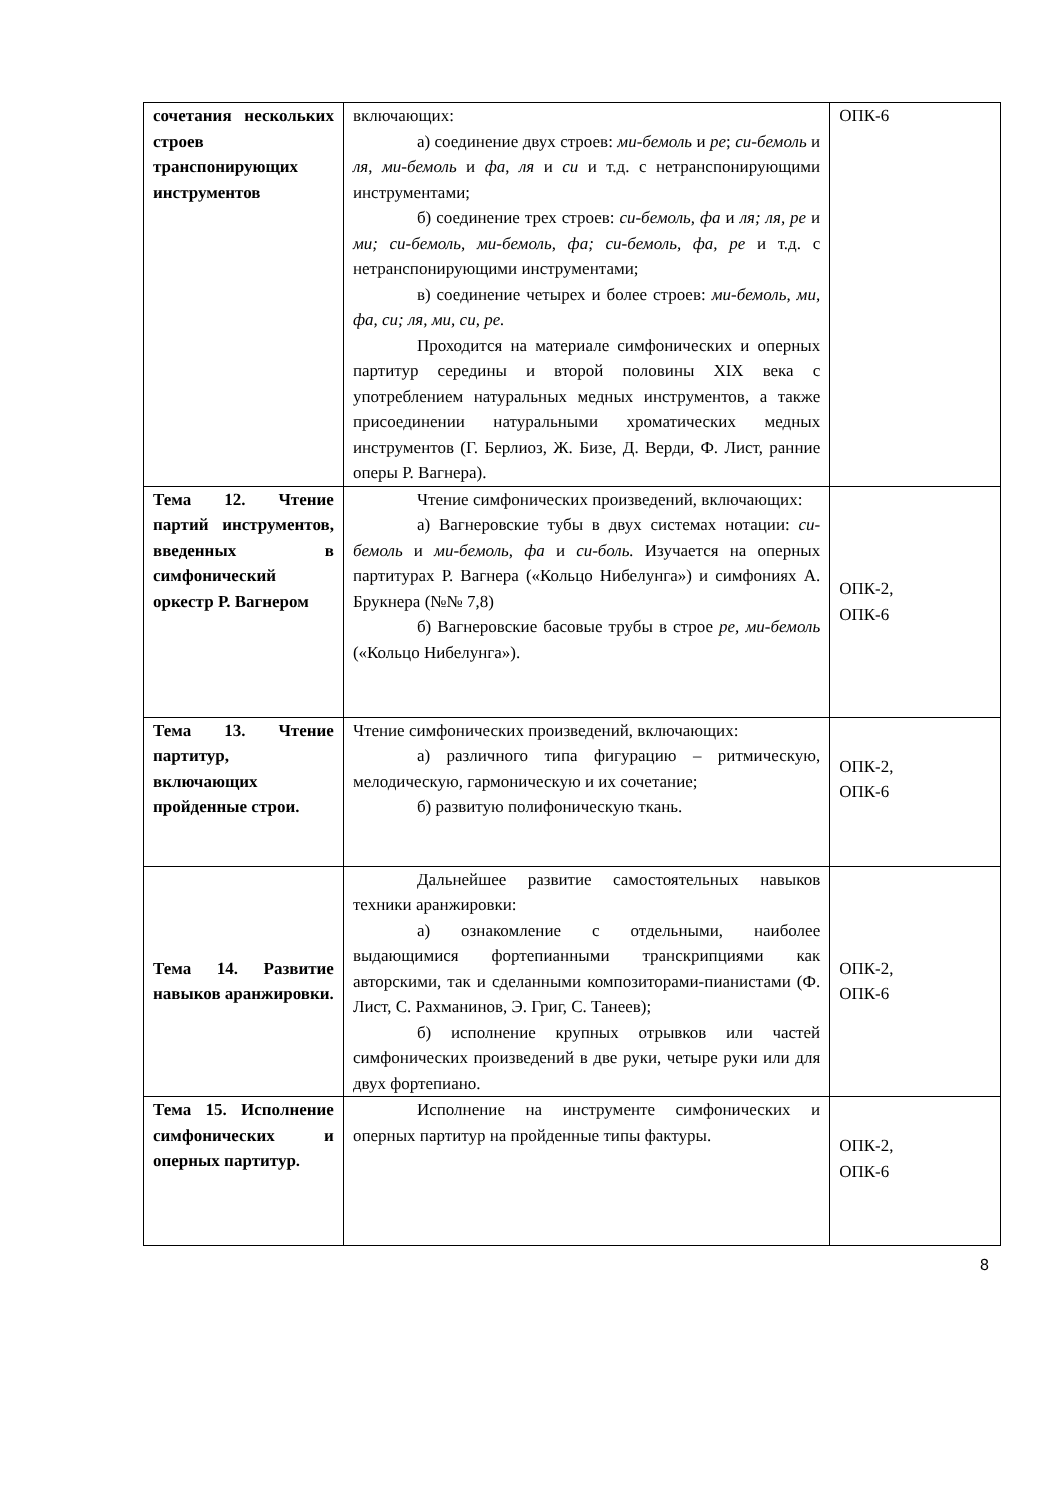| сочетания нескольких строев транспонирующих инструментов | включающих: а) соединение двух строев: ми-бемоль и ре ; си-бемоль и ля , ми-бемоль и фа , ля и си и т.д. с нетранспонирующими инструментами; б) соединение трех строев: си-бемоль, фа и ля; ля, ре и ми; си-бемоль, ми-бемоль, фа; си-бемоль, фа, ре и т.д. с нетранспонирующими инструментами; в) соединение четырех и более строев: ми-бемоль, ми, фа, си; ля, ми, си, ре. Проходится на материале симфонических и оперных партитур середины и второй половины XIX века с употреблением натуральных медных инструментов, а также присоединении натуральными хроматических медных инструментов (Г. Берлиоз, Ж. Бизе, Д. Верди, Ф. Лист, ранние оперы Р. Вагнера). | ОПК-6 |
| Тема 12. Чтение партий инструментов, введенных в симфонический оркестр Р. Вагнером | Чтение симфонических произведений, включающих: а) Вагнеровские тубы в двух системах нотации: си-бемоль и ми-бемоль, фа и си-боль. Изучается на оперных партитурах Р. Вагнера («Кольцо Нибелунга») и симфониях А. Брукнера (№№ 7,8) б) Вагнеровские басовые трубы в строе ре, ми-бемоль («Кольцо Нибелунга»). | ОПК-2, ОПК-6 |
| Тема 13. Чтение партитур, включающих пройденные строи. | Чтение симфонических произведений, включающих: а) различного типа фигурацию – ритмическую, мелодическую, гармоническую и их сочетание; б) развитую полифоническую ткань. | ОПК-2, ОПК-6 |
| Тема 14. Развитие навыков аранжировки. | Дальнейшее развитие самостоятельных навыков техники аранжировки: а) ознакомление с отдельными, наиболее выдающимися фортепианными транскрипциями как авторскими, так и сделанными композиторами-пианистами (Ф. Лист, С. Рахманинов, Э. Григ, С. Танеев); б) исполнение крупных отрывков или частей симфонических произведений в две руки, четыре руки или для двух фортепиано. | ОПК-2, ОПК-6 |
| Тема 15. Исполнение симфонических и оперных партитур. | Исполнение на инструменте симфонических и оперных партитур на пройденные типы фактуры. | ОПК-2, ОПК-6 |
8